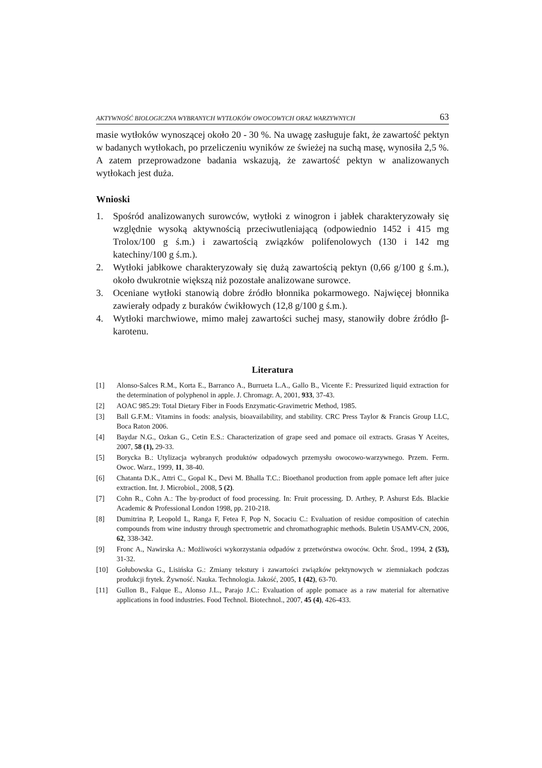AKTYWNOŚĆ BIOLOGICZNA WYBRANYCH WYTŁOKÓW OWOCOWYCH ORAZ WARZYWNYCH 63
masie wytłoków wynoszącej około 20 - 30 %. Na uwagę zasługuje fakt, że zawartość pektyn w badanych wytłokach, po przeliczeniu wyników ze świeżej na suchą masę, wynosiła 2,5 %. A zatem przeprowadzone badania wskazują, że zawartość pektyn w analizowanych wytłokach jest duża.
Wnioski
1. Spośród analizowanych surowców, wytłoki z winogron i jabłek charakteryzowały się względnie wysoką aktywnością przeciwutleniającą (odpowiednio 1452 i 415 mg Trolox/100 g ś.m.) i zawartością związków polifenolowych (130 i 142 mg katechiny/100 g ś.m.).
2. Wytłoki jabłkowe charakteryzowały się dużą zawartością pektyn (0,66 g/100 g ś.m.), około dwukrotnie większą niż pozostałe analizowane surowce.
3. Oceniane wytłoki stanowią dobre źródło błonnika pokarmowego. Najwięcej błonnika zawierały odpady z buraków ćwikłowych (12,8 g/100 g ś.m.).
4. Wytłoki marchwiowe, mimo małej zawartości suchej masy, stanowiły dobre źródło β-karotenu.
Literatura
[1] Alonso-Salces R.M., Korta E., Barranco A., Burrueta L.A., Gallo B., Vicente F.: Pressurized liquid extraction for the determination of polyphenol in apple. J. Chromagr. A, 2001, 933, 37-43.
[2] AOAC 985.29: Total Dietary Fiber in Foods Enzymatic-Gravimetric Method, 1985.
[3] Ball G.F.M.: Vitamins in foods: analysis, bioavailability, and stability. CRC Press Taylor & Francis Group LLC, Boca Raton 2006.
[4] Baydar N.G., Ozkan G., Cetin E.S.: Characterization of grape seed and pomace oil extracts. Grasas Y Aceites, 2007, 58 (1), 29-33.
[5] Borycka B.: Utylizacja wybranych produktów odpadowych przemysłu owocowo-warzywnego. Przem. Ferm. Owoc. Warz., 1999, 11, 38-40.
[6] Chatanta D.K., Attri C., Gopal K., Devi M. Bhalla T.C.: Bioethanol production from apple pomace left after juice extraction. Int. J. Microbiol., 2008, 5 (2).
[7] Cohn R., Cohn A.: The by-product of food processing. In: Fruit processing. D. Arthey, P. Ashurst Eds. Blackie Academic & Professional London 1998, pp. 210-218.
[8] Dumitrina P, Leopold L, Ranga F, Fetea F, Pop N, Socaciu C.: Evaluation of residue composition of catechin compounds from wine industry through spectrometric and chromathographic methods. Buletin USAMV-CN, 2006, 62, 338-342.
[9] Fronc A., Nawirska A.: Możliwości wykorzystania odpadów z przetwórstwa owoców. Ochr. Środ., 1994, 2 (53), 31-32.
[10] Gołubowska G., Lisińska G.: Zmiany tekstury i zawartości związków pektynowych w ziemniakach podczas produkcji frytek. Żywność. Nauka. Technologia. Jakość, 2005, 1 (42), 63-70.
[11] Gullon B., Falque E., Alonso J.L., Parajo J.C.: Evaluation of apple pomace as a raw material for alternative applications in food industries. Food Technol. Biotechnol., 2007, 45 (4), 426-433.